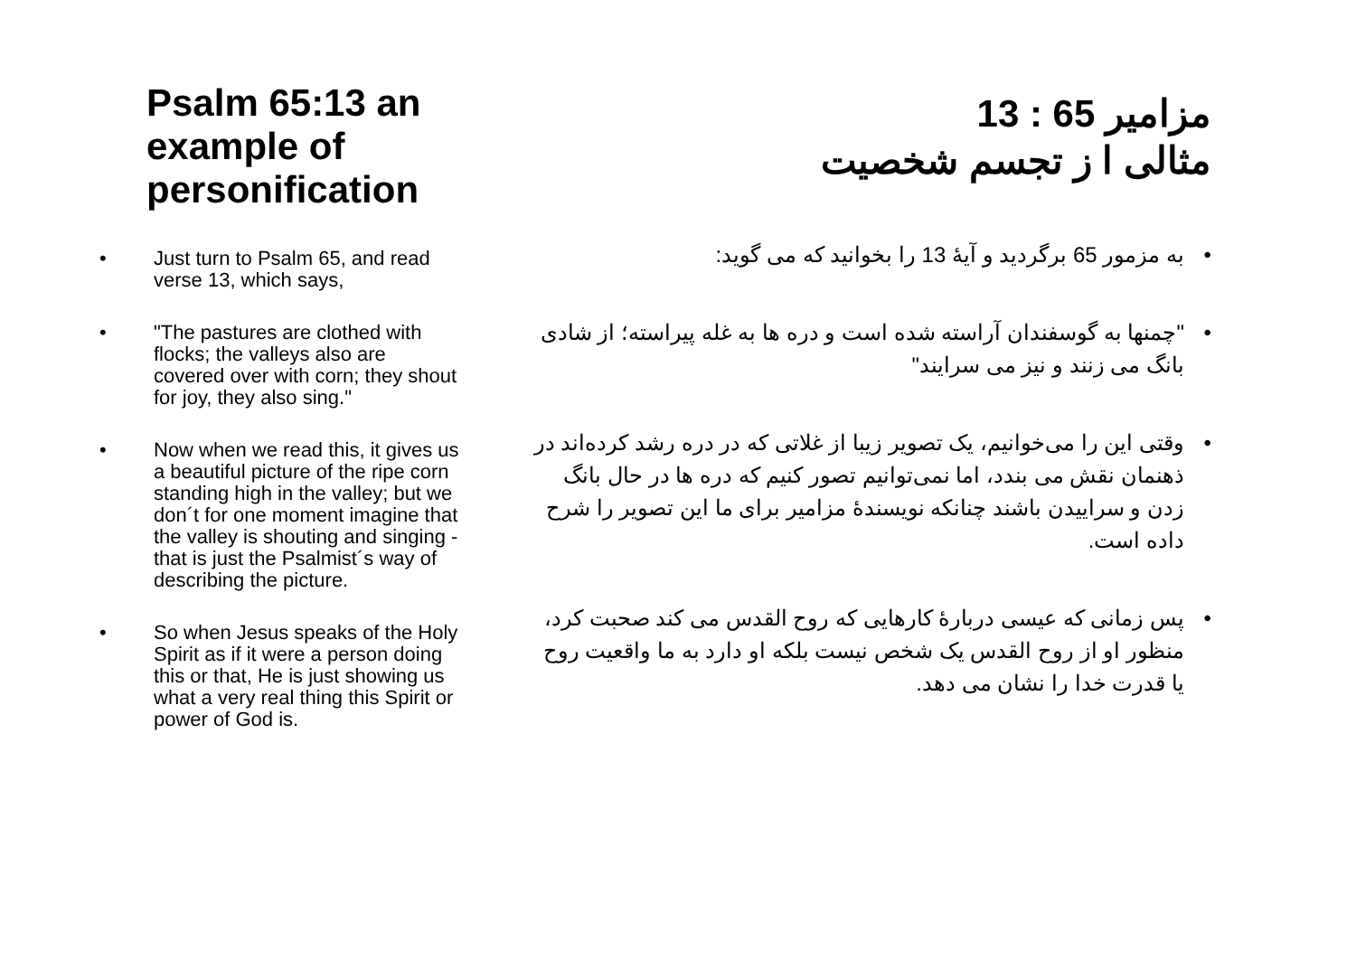Psalm 65:13 an example of personification
• Just turn to Psalm 65, and read verse 13, which says,
• "The pastures are clothed with flocks; the valleys also are covered over with corn; they shout for joy, they also sing."
• Now when we read this, it gives us a beautiful picture of the ripe corn standing high in the valley; but we don´t for one moment imagine that the valley is shouting and singing - that is just the Psalmist´s way of describing the picture.
• So when Jesus speaks of the Holy Spirit as if it were a person doing this or that, He is just showing us what a very real thing this Spirit or power of God is.
مزامیر 65 : 13
مثالی ا ز تجسم شخصیت
• به مزمور 65 برگردید و آیۀ 13 را بخوانید که می گوید:
• "چمنها به گوسفندان آراسته شده است و دره ها به غله پیراسته؛ از شادی بانگ می زنند و نیز می سرایند"
• وقتی این را می‌خوانیم، یک تصویر زیبا از غلاتی که در دره رشد کرده‌اند در ذهنمان نقش می بندد، اما نمی‌توانیم تصور کنیم که دره ها در حال بانگ زدن و سراییدن باشند چنانکه نویسندۀ مزامیر برای ما این تصویر را شرح داده است.
• پس زمانی که عیسی دربارۀ کارهایی که روح القدس می کند صحبت کرد، منظور او از روح القدس یک شخص نیست بلکه او دارد به ما واقعیت روح یا قدرت خدا را نشان می دهد.